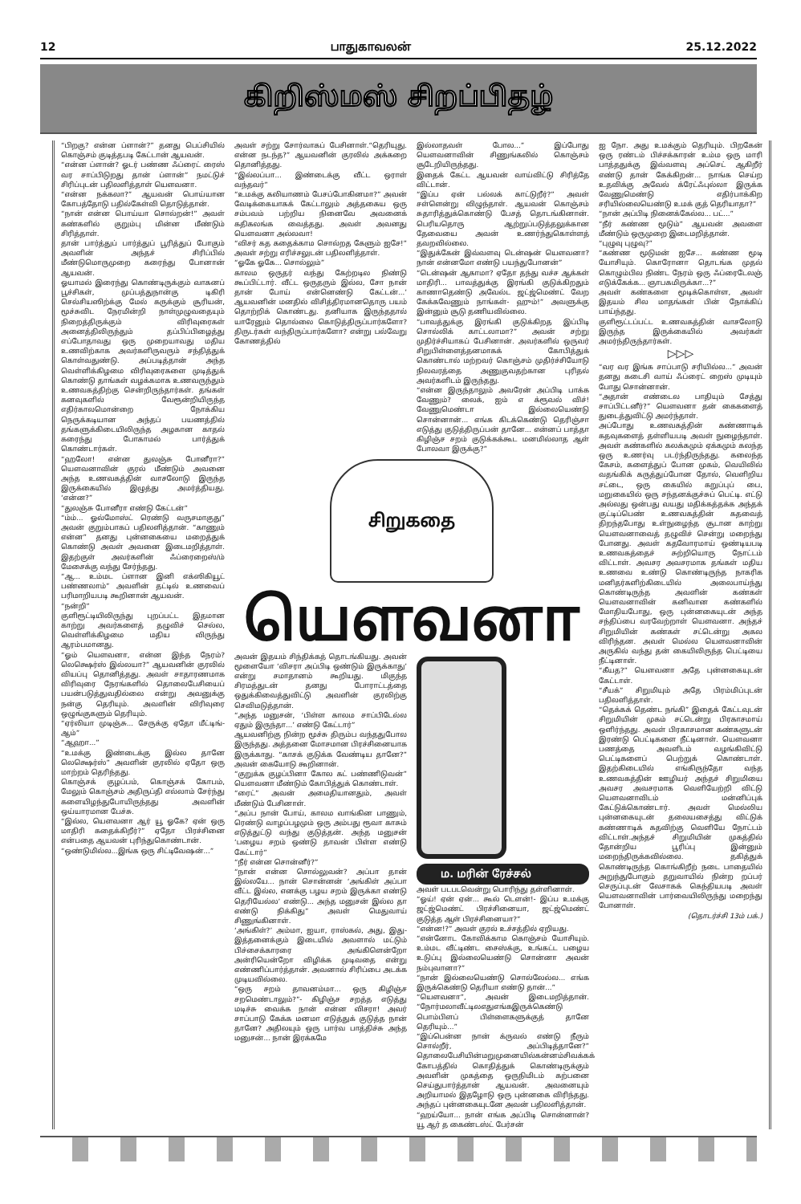12 பாதுகாவலன் 25.12.2022
கிறிஸ்மஸ் சிறப்பிதழ்
“பிறகு? என்ன ப்ளான்?” தனது பெப்சியில் கொஞ்சம் குடித்தபடி கேட்டான் ஆயவன்.
“என்ன ப்ளான்? ஓடர் பண்ண ஃப்ரைட் ரைஸ் வர சாப்பிடுறது தான் ப்ளான்” நமட்டுச் சிரிப்புடன் பதிலளித்தாள் யௌவனா.
“என்ன நக்கலா?” ஆயவன் பொய்யான கோபத்தோடு பதில்கேள்வி தொடுத்தான்.
“நான் என்ன பொய்யா சொல்றன்!” அவள் கண்களில் குறும்பு மின்ன மீண்டும் சிரித்தாள்.
தான் பார்த்துப் பார்த்துப் பூரித்துப் போகும் அவளின் அந்தச் சிரிப்பில் மீண்டுமொருமுறை கரைந்து போனான் ஆயவன்.
ஓயாமல் இரைந்து கொண்டிருக்கும் வாகனப் பூச்சிகள், முப்பத்துநான்கு டிகிரி செல்சியஸிற்க்கு மேல் கருக்கும் சூரியன், மூச்சுவிட நேரமின்றி நாள்முழுவதையும் நிறைத்திருக்கும் விரிவுரைகள் அனைத்திலிருந்தும் தப்பிப்பிழைத்து எப்போதாவது ஒரு முறையாவது மதிய உணவிற்காக அவர்களிருவரும் சந்தித்துக் கொள்வதுண்டு. அப்படித்தான் அந்த வெள்ளிக்கிழமை விரிவுரைகளை முடித்துக் கொண்டு தாங்கள் வழக்கமாக உணவருந்தும் உணவகத்திற்கு சென்றிருந்தார்கள். தங்கள் கனவுகளில் வேரூன்றியிருந்த எதிர்காலமொன்றை நோக்கிய நெருக்கடியான அந்தப் பயணத்தில் தங்களுக்கிடையிலிருந்த அழகான காதல் கரைந்து போகாமல் பார்த்துக் கொண்டார்கள்.
“ஹலோ! என்ன துலஞ்சு போனீரா?” யௌவனாவின் குரல் மீண்டும் அவனை அந்த உணவகத்தின் வாசலோடு இருந்த இருக்கையில் இழுத்து அமர்த்தியது. ‘என்ன?”
“துலஞ்சு போனீரா எண்டு கேட்டன்”
“ம்ம்... ஓல்மோஸ்ட் ரெண்டு வருசமாகுது” அவன் குறும்பாகப் பதிலளித்தான். “காணும் என்ன” தனது புன்னகையை மறைத்துக் கொண்டு அவள் அவனை இடைமறித்தாள். இதற்குள் அவர்களின் ஃப்ரைறைஸ்/ம் மேசைக்கு வந்து சேர்ந்தது.
“ஆ... உம்மட ப்ளான இனி எக்ஸிகியூட் பண்ணலாம்” அவளின் தட்டில் உணவைப் பரிமாறியபடி கூறினான் ஆயவன்.
“நன்றி”
குளிரூட்டியிலிருந்து புறப்பட்ட இதமான காற்று அவர்களைத் தழுவிச் செல்ல, வெள்ளிக்கிழமை மதிய விருந்து ஆரம்பமானது.
“ஓம் யௌவனா, என்ன இந்த நேரம்? லெக்ஷெர்ஸ் இல்லயா?” ஆயவனின் குரலில் வியப்பு தொனித்தது. அவள் சாதாரணமாக விரிவுரை நேரங்களில் தொலைபேசியைப் பயன்படுத்துவதில்லை என்று அவனுக்கு நன்கு தெரியும். அவளின் விரிவுரை ஒழுங்குகளும் தெரியும்.
“ஏர்லியா முடிஞ்சு... சேருக்கு ஏதோ மீட்டிங்-ஆம்”
“ஆஹா...”
“உமக்கு இண்டைக்கு இல்ல தானே லெக்ஷெர்ஸ்” அவளின் குரலில் ஏதோ ஒரு மாற்றம் தெரிந்தது.
கொஞ்சக் குழப்பம், கொஞ்சக் கோபம், மேலும் கொஞ்சம் அதிருப்தி எல்லாம் சேர்ந்து களையிழந்துபோயிருந்தது அவளின் ஒய்யாரமான பேச்சு.
“இல்ல, யௌவனா ஆர் யூ ஓகே? ஏன் ஒரு மாதிரி கதைக்கிறீர்?” ஏதோ பிரச்சினை என்பதை ஆயவன் புரிந்துகொண்டான்.
“ஒண்டுமில்ல...இங்க ஒரு சிட்டிவேஷன்...”
அவள் சற்று சோர்வாகப் பேசினாள்.“தெரியுது. என்ன நடந்த?” ஆயவனின் குரலில் அக்கறை தொனித்தது.
“இல்லப்பா... இண்டைக்கு வீட்ட ஒராள் வந்தவர்”
“உமக்கு கலியாணம் பேசப்போகினமா?” அவன் வேடிக்கையாகக் கேட்டாலும் அத்தகைய ஒரு சம்பவம் பற்றிய நினைவே அவனைக் கதிகலங்க வைத்தது. அவள் அவனது யௌவனா அல்லவா!
“விசர் கத கதைக்காம சொல்றத கேளும் ஐசே!” அவள் சற்று எரிச்சலுடன் பதிலளித்தாள்.
“ஓகே ஓகே... சொல்லும்”
காலம ஒருதர் வந்து கேற்றடில நிண்டு கூப்பிட்டார். வீட்ட ஒருதரும் இல்ல, சோ நான் தான் போய் என்னெண்டு கேட்டன்...’ ஆயவனின் மனதில் விசித்திரமானதொரு பயம் தொற்றிக் கொண்டது. தனியாக இருந்ததால் யாரேனும் தொல்லை கொடுத்திருப்பார்களோ? திருடர்கள் வந்திருப்பார்களோ? என்று பல்வேறு கோணத்தில்
இல்லாதவள் போல...” இப்போது யௌவனாவின் சிணுங்கலில் கொஞ்சம் சூடேறியிருந்தது.
இதைக் கேட்ட ஆயவன் வாய்விட்டு சிரித்தே விட்டான்.
“இப்ப ஏன் பல்லக் காட்டுறீர்?” அவள் சள்ளென்று விழுந்தாள். ஆயவன் கொஞ்சம் சுதாரித்துக்கொண்டு பேசத் தொடங்கினான். பெரியதொரு ஆற்றுப்படுத்தலுக்கான தேவையை அவன் உணர்ந்துகொள்ளத் தவறவில்லை.
“இதுக்கேன் இவ்வளவு டென்ஷன் யௌவனா? நான் என்னமோ எண்டு பயந்துபோனன்”
“டென்ஷன் ஆகாமா? ஏதோ தந்து வச்ச ஆக்கள் மாதிரி... பாவத்துக்கு இரங்கி குடுக்கிறதும் காணாதெண்டு அவேல்ட ஜட்ஜ்மெண்ட் வேற கேக்கவேணும் நாங்கள்- ஹும்!” அவளுக்கு இன்னும் சூடு தணியவில்லை.
“பாவத்துக்கு இரங்கி குடுக்கிறத இப்பிடி சொல்லிக் காட்டலாமா?” அவன் சற்று முதிர்ச்சியாகப் பேசினான். அவர்களில் ஒருவர் சிறுபிள்ளைத்தனமாகக் கோபித்துக் கொண்டால் மற்றவர் கொஞ்சம் முதிர்ச்சியோடு நிலவரத்தை அணுகுவதற்கான புரிதல் அவர்களிடம் இருந்தது.
“என்ன இருந்தாலும் அவரேன் அப்பிடி பாக்க வேணும்? லைக், ஐம் எ க்ரூவல் விச்! வேணுமெண்டா இல்லையெண்டு சொன்னான்... எங்க கிடக்கெண்டு தெரிஞ்சா எடுத்து குடுத்திருப்பன் தானே... என்னப் பாத்தா கிழிஞ்ச சறம் குடுக்கக்கூட மனமில்லாத ஆள் போலவா இருக்கு?”
சிறுகதை
யௌவனா
அவன் இதயம் சிந்திக்கத் தொடங்கியது. அவன் மூளையோ ‘விசரா அப்பிடி ஒண்டும் இருக்காது’ என்று சமாதானம் கூறியது. மிகுந்த சிரமத்துடன் தனது போராட்டத்தை ஒதுக்கிவைத்துவிட்டு அவளின் குரலிற்கு செவிமடுத்தான்.
“அந்த மனுசன், ‘பிள்ள காலம சாப்பிடேல்ல ஏதும் இருந்தா...’ எண்டு கேட்டார்”
ஆயவனிற்கு நின்ற மூச்சு திரும்ப வந்ததுபோல இருந்தது. அத்தனை மோசமான பிரச்சினையாக இருக்காது. “காசக் குடுக்க வேண்டிய தானே?” அவன் கையோடு கூறினான்.
“குறுக்க குழப்பினா கோல கட் பண்ணிடுவன்” யௌவனா மீண்டும் கோபித்துக் கொண்டாள்.
“ரைட்” அவன் அமைதியானதும், அவள் மீண்டும் பேசினாள்.
“அப்ப நான் போய், காலம வாங்கின பாணும், ரெண்டு வாழப்பழமும் ஒரு அம்பது ரூவா காசும் எடுத்துட்டு வந்து குடுத்தன். அந்த மனுசன் ‘பழைய சறம் ஒண்டு தாவன் பிள்ள எண்டு கேட்டார்”
“நீர் என்ன சொன்னீர்?”
“நான் என்ன சொல்லுவன்? அப்பா தான் இல்லயே... நான் சொன்னன் ‘அங்கிள் அப்பா வீட்ட இல்ல, எனக்கு பழய சறம் இருக்கா எண்டு தெரியேல்ல’ எண்டு... அந்த மனுசன் இல்ல தா எண்டு நிக்கிது” அவள் மெதுவாய் சிணுங்கினாள்.
‘அங்கிள்?’ அம்மா, ஐயா, ராஸ்கல், அது, இது-இத்தனைக்கும் இடையில் அவளால் மட்டும் பிச்சைக்காரரை அங்கிளென்றோ அன்ரியென்றோ விழிக்க முடிவதை என்று எண்ணிப்பார்த்தான். அவனால் சிரிப்பை அடக்க முடியவில்லை.
“ஒரு சறம் தாவனம்மா... ஒரு கிழிஞ்ச சறமெண்டாலும்?”- கிழிஞ்ச சறத்த எடுத்து மடிச்சு வைக்க நான் என்ன விசரா! அவர் சாப்பாடு கேக்க மனமா எடுத்துக் குடுத்த நான் தானே? அதிலயும் ஒரு பார்வ பாத்திச்சு அந்த மனுசன்... நான் இரக்கமே
ம. மரின் ரேச்சல்
அவள் படபடவென்று பொரிந்து தள்ளினாள்.
“ஓய்! ஏன் ஏன்... கூல் டௌன்!- இப்ப உமக்கு ஜட்ஜ்மெண்ட் பிரச்சினையா, ஜட்ஜ்மெண்ட் குடுத்த ஆள் பிரச்சினையா?”
“என்ன!?” அவள் குரல் உச்சத்தில் ஏறியது.
“என்னோட கோவிக்காம கொஞ்சம் யோசியும். உம்மட வீட்டிண்ட சைஸ்க்கு, உங்கட்ட பழைய உடுப்பு இல்லையெண்டு சொன்னா அவன் நம்புவானா?”
“நான் இல்லையெண்டு சொல்லேல்ல... எங்க இருக்கெண்டு தெரியா எண்டு தான்...”
“யௌவனா”, அவன் இடைமறித்தான். “நோர்மலாவீட்டிலஎதுஎங்கஇருக்கெண்டு பொம்பிளப் பிள்ளைகளுக்குத் தானே தெரியும்...”
“இப்பென்ன நான் க்ருவல் எண்டு நீரும் சொல்றீர், அப்பிடித்தானே?” தொலைபேசியின்மறுமுனையில்கன்னம்சிவக்கக் கோபத்தில் கொதித்துக் கொண்டிருக்கும் அவளின் முகத்தை ஒருநிமிடம் கற்பனை செய்துபார்த்தான் ஆயவன். அவனையும் அறியாமல் இதழோடு ஒரு புன்னகை விரிந்தது. அந்தப் புன்னகையுடனே அவன் பதிலளித்தான்.
“ஹய்யோ... நான் எங்க அப்பிடி சொன்னான்? யூ ஆர் த கைண்டஸ்ட் பேர்சன்
ஐ நோ. அது உமக்கும் தெரியும். பிறகேன் ஒரு ரண்டம் பிச்சக்காரன் உம்ம ஒரு மாரி பாத்ததுக்கு இவ்வளவு அப்செட் ஆகிறீர் எண்டு தான் கேக்கிறன்... நாங்க செய்ற உதவிக்கு அவேல் க்ரேட்ஃபுல்லா இருக்க வேணுமெண்டு எதிர்பாக்கிற சரியில்லையெண்டு உமக் குத் தெரியாதா?”
“நான் அப்பிடி நினைக்கேல்ல... பட்...”
“நீர் கண்ண மூடும்” ஆயவன் அவளை மீண்டும் ஒருமுறை இடைமறித்தான்.
“புழுவு புழுவு?”
“கண்ண மூடுமன் ஐசே... கண்ண மூடி யோசியும். கொரோனா தொடங்க முதல் கொழும்பில நிண்ட நேரம் ஒரு ஃப்ரைடேலஞ் எடுக்கேக்க... ஞாபகமிருக்கா...?”
அவள் கண்களை மூடிக்கொள்ள, அவள் இதயம் சில மாதங்கள் பின் நோக்கிப் பாய்ந்தது.
குளிரூட்டப்பட்ட உணவகத்தின் வாசலோடு இருந்த இருக்கையில் அவர்கள் அமர்ந்திருந்தார்கள்.
▷▷▷
“வர வர இங்க சாப்பாடு சரியில்ல...” அவன் தனது கடைசி வாய் ஃப்ரைட் றைஸ் முடியும் போது சொன்னான்.
“அதான் எண்டைல பாதியும் சேத்து சாப்பிட்டனீர்?” யௌவனா தன் கைகளைத் துடைத்துவிட்டு அமர்ந்தாள்.
அப்போது உணவகத்தின் கண்ணாடிக் கதவுகளைத் தள்ளியபடி அவள் நுழைந்தாள். அவள் கண்களில் கலக்கமும் ஏக்கமும் கலந்த ஒரு உணர்வு படர்ந்திருந்தது. கலைந்த கேசம், களைத்துப் போன முகம், வெயிலில் வதங்கிக் கருத்துப்போன தோல், வெளிறிய சட்டை, ஒரு கையில் கறுப்புப் பை, மறுகையில் ஒரு சந்தனக்குச்சுப் பெட்டி. எட்டு அல்லது ஒன்பது வயது மதிக்கத்தக்க அந்தக் குட்டிப்பெண் உணவகத்தின் கதவைத் திறந்தபோது உள்நுழைந்த சூடான காற்று யௌவனாவைத் தழுவிச் சென்று மறைந்து போனது. அவள் கதவோரமாய் ஒண்டியபடி உணவகத்தைச் சுற்றியொரு நோட்டம் விட்டாள். அவசர அவசரமாக தங்கள் மதிய உணவை உண்டு கொண்டிருந்த நாகரிக மனிதர்களிற்கிடையில் அலைபாய்ந்து கொண்டிருந்த அவளின் கண்கள் யௌவனாவின் கனிவான கண்களில் மோதியபோது, ஒரு புன்னகையுடன் அந்த சந்திப்பை வரவேற்றாள் யௌவனா. அந்தச் சிறுமியின் கண்கள் சட்டென்று அகல விரிந்தன. அவள் மெல்ல யௌவனாவின் அருகில் வந்து தன் கையிலிருந்த பெட்டியை நீட்டினாள்.
“கீயத?” யௌவனா அதே புன்னகையுடன் கேட்டாள்.
“சீயக்” சிறுமியும் அதே பிரம்மிப்புடன் பதிலளித்தாள்.
“தெக்கக் தெண்ட நங்கி” இதைக் கேட்டவுடன் சிறுமியின் முகம் சட்டென்று பிரகாசமாய் ஒளிர்ந்தது. அவள் பிரகாசமான கண்களுடன் இரண்டு பெட்டிகளை நீட்டினாள். யௌவனா பணத்தை அவளிடம் வழங்கிவிட்டு பெட்டிகளைப் பெற்றுக் கொண்டாள். இதற்கிடையில் எங்கிருந்தோ வந்த உணவகத்தின் ஊழியர் அந்தச் சிறுமியை அவசர அவசரமாக வெளியேற்றி விட்டு யௌவனாவிடம் மன்னிப்புக் கேட்டுக்கொண்டார். அவள் மெல்லிய புன்னகையுடன் தலையசைத்து விட்டுக் கண்ணாடிக் கதவிற்கு வெளியே நோட்டம் விட்டாள்.அந்தச் சிறுமியின் முகத்தில் தோன்றிய பூரிப்பு இன்னும் மறைந்திருக்கவில்லை. தகித்துக் கொண்டிருந்த கொங்கிறீற் நடை பாதையில் அறுந்துபோகும் தறுவாயில் நின்ற றப்பர் செருப்புடன் லேசாகக் கெந்தியபடி அவள் யௌவனாவின் பார்வையிலிருந்து மறைந்து போனாள்.
(தொடர்ச்சி 13ம் பக்.)